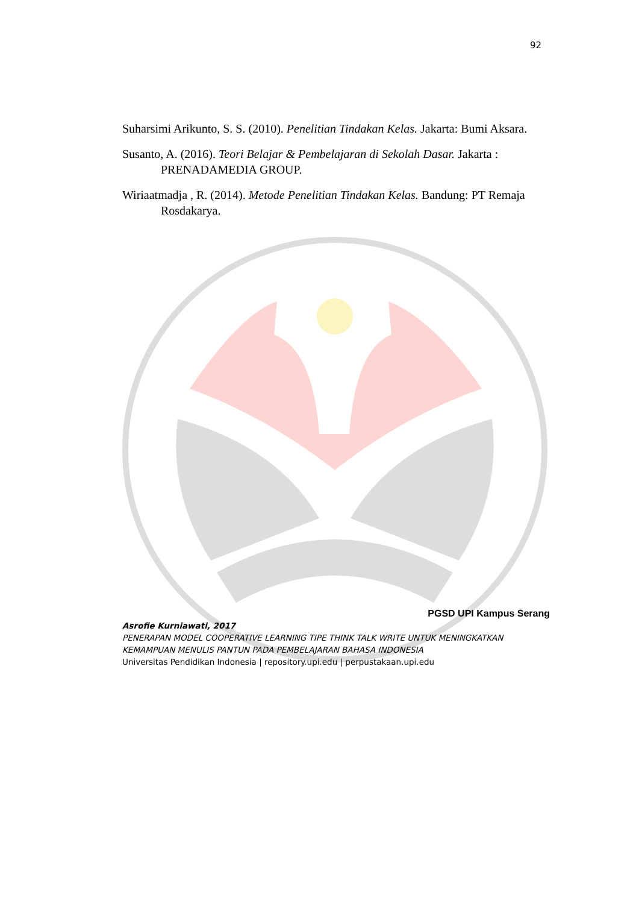92
Suharsimi Arikunto, S. S. (2010). Penelitian Tindakan Kelas. Jakarta: Bumi Aksara.
Susanto, A. (2016). Teori Belajar & Pembelajaran di Sekolah Dasar. Jakarta : PRENADAMEDIA GROUP.
Wiriaatmadja , R. (2014). Metode Penelitian Tindakan Kelas. Bandung: PT Remaja Rosdakarya.
PGSD UPI Kampus Serang
Asrofie Kurniawati, 2017
PENERAPAN MODEL COOPERATIVE LEARNING TIPE THINK TALK WRITE UNTUK MENINGKATKAN KEMAMPUAN MENULIS PANTUN PADA PEMBELAJARAN BAHASA INDONESIA
Universitas Pendidikan Indonesia | repository.upi.edu | perpustakaan.upi.edu